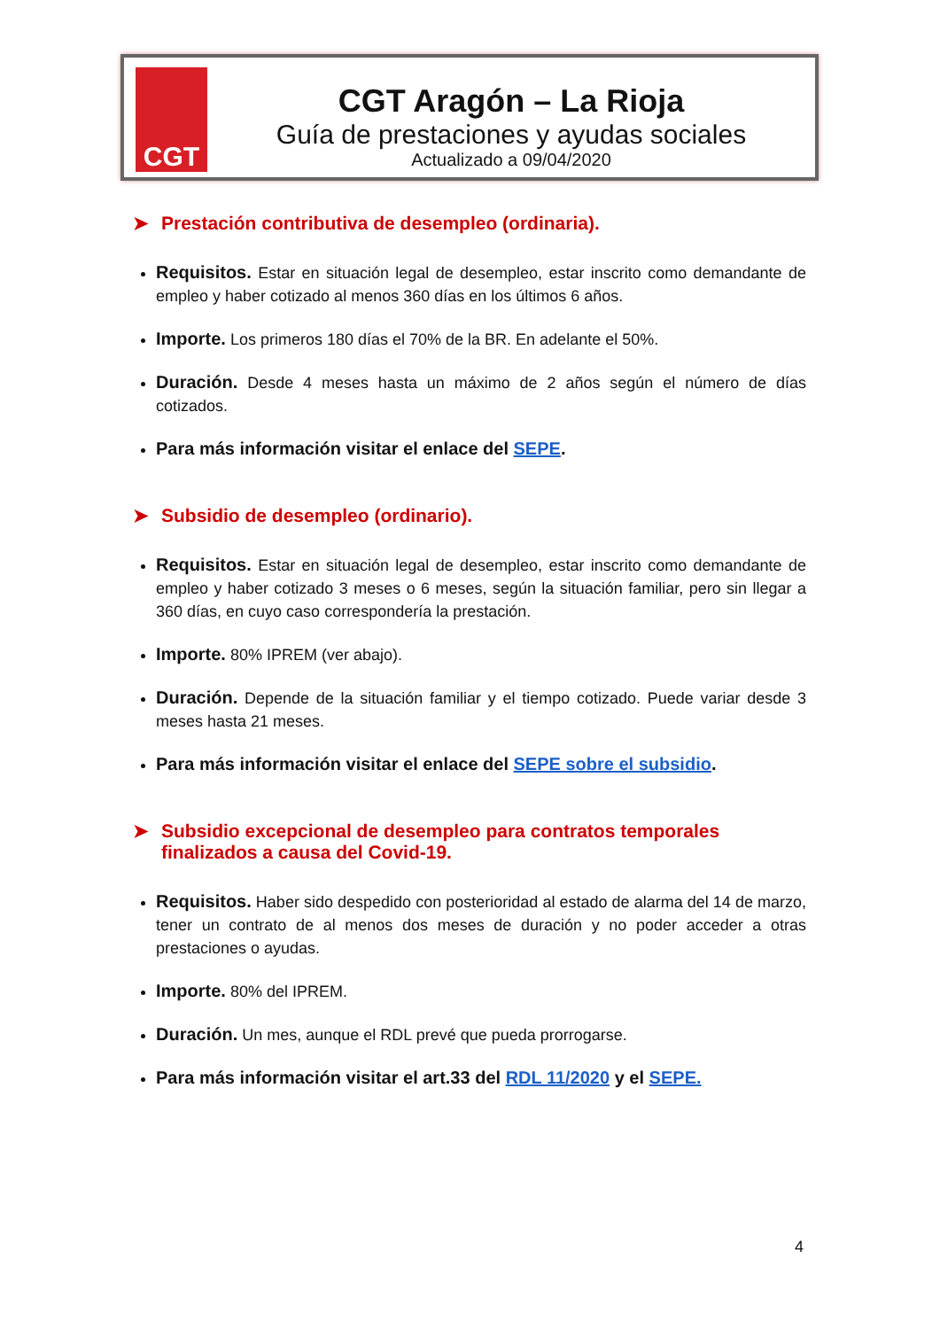CGT
CGT Aragón – La Rioja
Guía de prestaciones y ayudas sociales
Actualizado a 09/04/2020
➤ Prestación contributiva de desempleo (ordinaria).
Requisitos. Estar en situación legal de desempleo, estar inscrito como demandante de empleo y haber cotizado al menos 360 días en los últimos 6 años.
Importe. Los primeros 180 días el 70% de la BR. En adelante el 50%.
Duración. Desde 4 meses hasta un máximo de 2 años según el número de días cotizados.
Para más información visitar el enlace del SEPE.
➤ Subsidio de desempleo (ordinario).
Requisitos. Estar en situación legal de desempleo, estar inscrito como demandante de empleo y haber cotizado 3 meses o 6 meses, según la situación familiar, pero sin llegar a 360 días, en cuyo caso correspondería la prestación.
Importe. 80% IPREM (ver abajo).
Duración. Depende de la situación familiar y el tiempo cotizado. Puede variar desde 3 meses hasta 21 meses.
Para más información visitar el enlace del SEPE sobre el subsidio.
➤ Subsidio excepcional de desempleo para contratos temporales finalizados a causa del Covid-19.
Requisitos. Haber sido despedido con posterioridad al estado de alarma del 14 de marzo, tener un contrato de al menos dos meses de duración y no poder acceder a otras prestaciones o ayudas.
Importe. 80% del IPREM.
Duración. Un mes, aunque el RDL prevé que pueda prorrogarse.
Para más información visitar el art.33 del RDL 11/2020 y el SEPE.
4